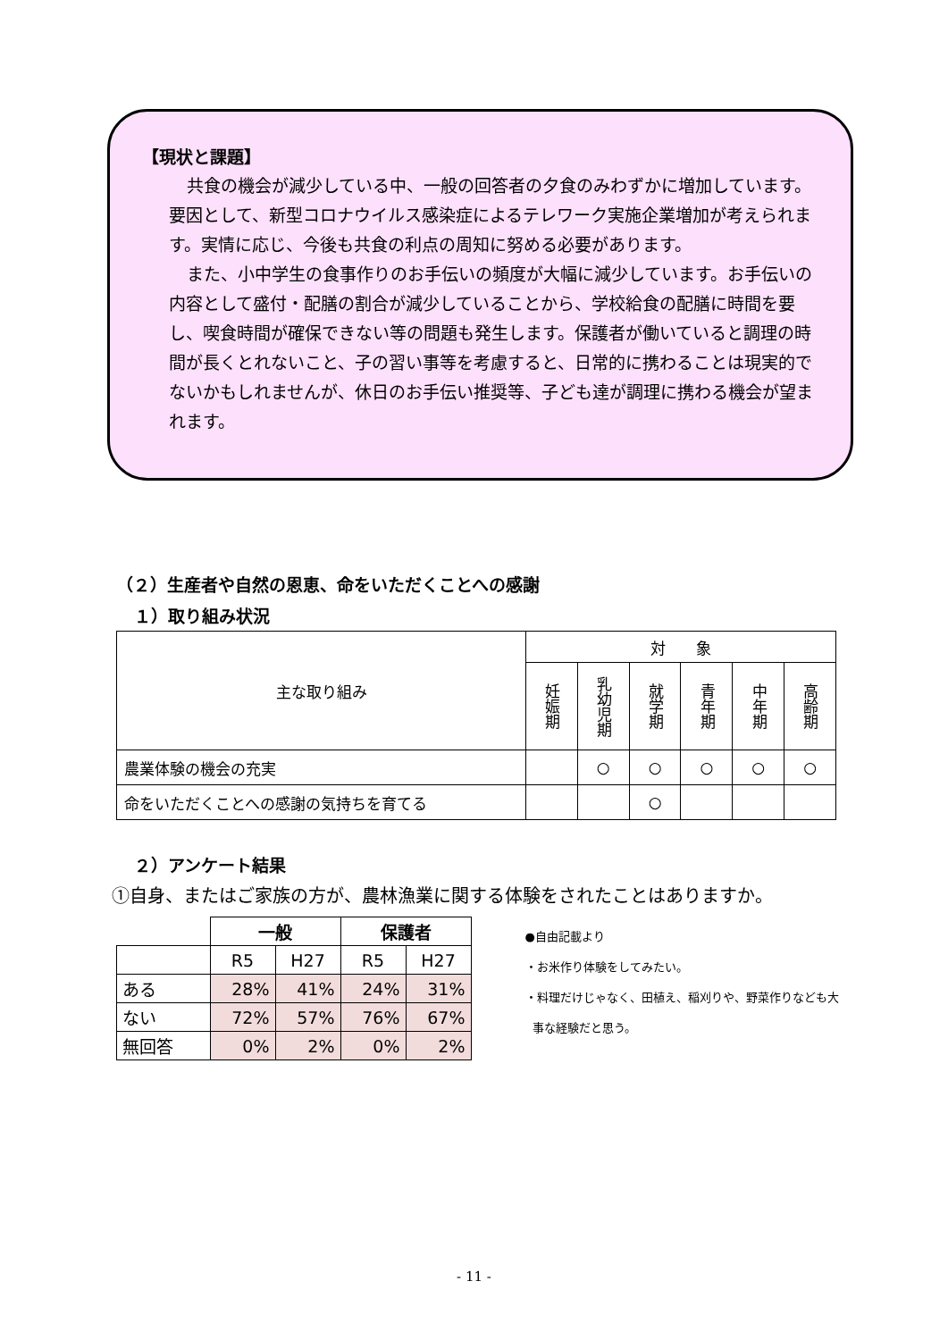【現状と課題】
共食の機会が減少している中、一般の回答者の夕食のみわずかに増加しています。要因として、新型コロナウイルス感染症によるテレワーク実施企業増加が考えられます。実情に応じ、今後も共食の利点の周知に努める必要があります。
また、小中学生の食事作りのお手伝いの頻度が大幅に減少しています。お手伝いの内容として盛付・配膳の割合が減少していることから、学校給食の配膳に時間を要し、喫食時間が確保できない等の問題も発生します。保護者が働いていると調理の時間が長くとれないこと、子の習い事等を考慮すると、日常的に携わることは現実的でないかもしれませんが、休日のお手伝い推奨等、子ども達が調理に携わる機会が望まれます。
（２）生産者や自然の恩恵、命をいただくことへの感謝
１）取り組み状況
| 主な取り組み | 対 象 | | | | | |
| | 妊娠期 | 乳幼児期 | 就学期 | 青年期 | 中年期 | 高齢期 |
| 農業体験の機会の充実 | | ○ | ○ | ○ | ○ | ○ |
| 命をいただくことへの感謝の気持ちを育てる | | | ○ | | | |
２）アンケート結果
①自身、またはご家族の方が、農林漁業に関する体験をされたことはありますか。
| | 一般 | | 保護者 | |
| | R5 | H27 | R5 | H27 |
| ある | 28% | 41% | 24% | 31% |
| ない | 72% | 57% | 76% | 67% |
| 無回答 | 0% | 2% | 0% | 2% |
●自由記載より
・お米作り体験をしてみたい。
・料理だけじゃなく、田植え、稲刈りや、野菜作りなども大
事な経験だと思う。
- 11 -